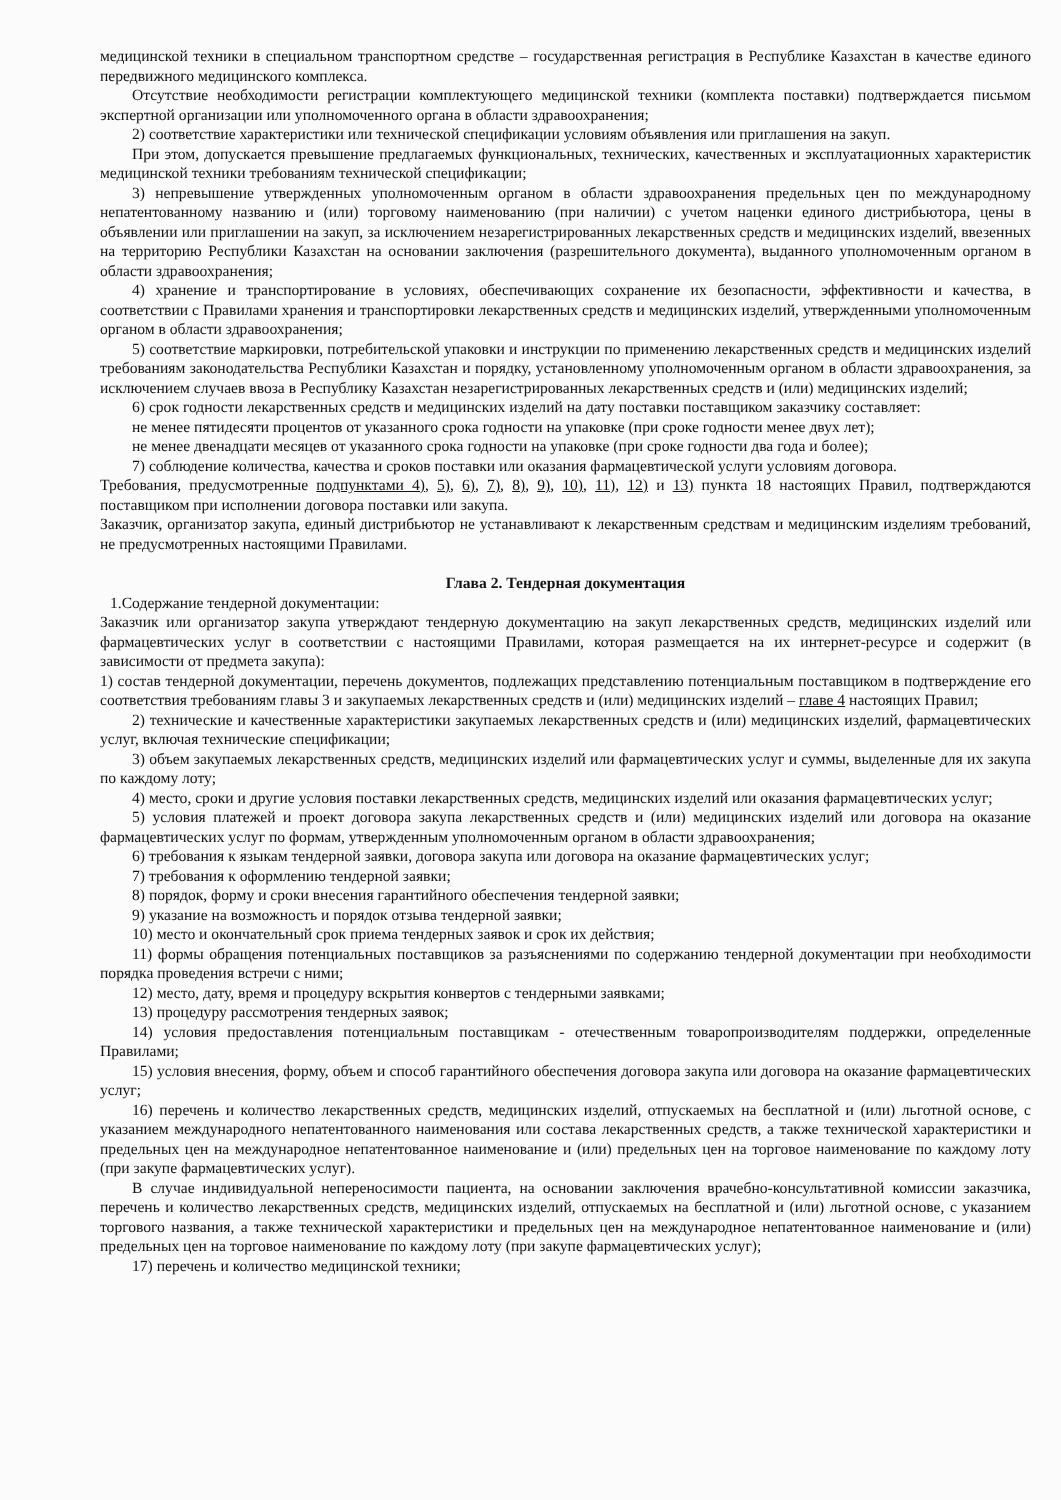медицинской техники в специальном транспортном средстве – государственная регистрация в Республике Казахстан в качестве единого передвижного медицинского комплекса.
Отсутствие необходимости регистрации комплектующего медицинской техники (комплекта поставки) подтверждается письмом экспертной организации или уполномоченного органа в области здравоохранения;
2) соответствие характеристики или технической спецификации условиям объявления или приглашения на закуп.
При этом, допускается превышение предлагаемых функциональных, технических, качественных и эксплуатационных характеристик медицинской техники требованиям технической спецификации;
3) непревышение утвержденных уполномоченным органом в области здравоохранения предельных цен по международному непатентованному названию и (или) торговому наименованию (при наличии) с учетом наценки единого дистрибьютора, цены в объявлении или приглашении на закуп, за исключением незарегистрированных лекарственных средств и медицинских изделий, ввезенных на территорию Республики Казахстан на основании заключения (разрешительного документа), выданного уполномоченным органом в области здравоохранения;
4) хранение и транспортирование в условиях, обеспечивающих сохранение их безопасности, эффективности и качества, в соответствии с Правилами хранения и транспортировки лекарственных средств и медицинских изделий, утвержденными уполномоченным органом в области здравоохранения;
5) соответствие маркировки, потребительской упаковки и инструкции по применению лекарственных средств и медицинских изделий требованиям законодательства Республики Казахстан и порядку, установленному уполномоченным органом в области здравоохранения, за исключением случаев ввоза в Республику Казахстан незарегистрированных лекарственных средств и (или) медицинских изделий;
6) срок годности лекарственных средств и медицинских изделий на дату поставки поставщиком заказчику составляет:
не менее пятидесяти процентов от указанного срока годности на упаковке (при сроке годности менее двух лет);
не менее двенадцати месяцев от указанного срока годности на упаковке (при сроке годности два года и более);
7) соблюдение количества, качества и сроков поставки или оказания фармацевтической услуги условиям договора.
Требования, предусмотренные подпунктами 4), 5), 6), 7), 8), 9), 10), 11), 12) и 13) пункта 18 настоящих Правил, подтверждаются поставщиком при исполнении договора поставки или закупа.
Заказчик, организатор закупа, единый дистрибьютор не устанавливают к лекарственным средствам и медицинским изделиям требований, не предусмотренных настоящими Правилами.
Глава 2. Тендерная документация
1.Содержание тендерной документации:
Заказчик или организатор закупа утверждают тендерную документацию на закуп лекарственных средств, медицинских изделий или фармацевтических услуг в соответствии с настоящими Правилами, которая размещается на их интернет-ресурсе и содержит (в зависимости от предмета закупа):
1) состав тендерной документации, перечень документов, подлежащих представлению потенциальным поставщиком в подтверждение его соответствия требованиям главы 3 и закупаемых лекарственных средств и (или) медицинских изделий – главе 4 настоящих Правил;
2) технические и качественные характеристики закупаемых лекарственных средств и (или) медицинских изделий, фармацевтических услуг, включая технические спецификации;
3) объем закупаемых лекарственных средств, медицинских изделий или фармацевтических услуг и суммы, выделенные для их закупа по каждому лоту;
4) место, сроки и другие условия поставки лекарственных средств, медицинских изделий или оказания фармацевтических услуг;
5) условия платежей и проект договора закупа лекарственных средств и (или) медицинских изделий или договора на оказание фармацевтических услуг по формам, утвержденным уполномоченным органом в области здравоохранения;
6) требования к языкам тендерной заявки, договора закупа или договора на оказание фармацевтических услуг;
7) требования к оформлению тендерной заявки;
8) порядок, форму и сроки внесения гарантийного обеспечения тендерной заявки;
9) указание на возможность и порядок отзыва тендерной заявки;
10) место и окончательный срок приема тендерных заявок и срок их действия;
11) формы обращения потенциальных поставщиков за разъяснениями по содержанию тендерной документации при необходимости порядка проведения встречи с ними;
12) место, дату, время и процедуру вскрытия конвертов с тендерными заявками;
13) процедуру рассмотрения тендерных заявок;
14) условия предоставления потенциальным поставщикам - отечественным товаропроизводителям поддержки, определенные Правилами;
15) условия внесения, форму, объем и способ гарантийного обеспечения договора закупа или договора на оказание фармацевтических услуг;
16) перечень и количество лекарственных средств, медицинских изделий, отпускаемых на бесплатной и (или) льготной основе, с указанием международного непатентованного наименования или состава лекарственных средств, а также технической характеристики и предельных цен на международное непатентованное наименование и (или) предельных цен на торговое наименование по каждому лоту (при закупе фармацевтических услуг).
В случае индивидуальной непереносимости пациента, на основании заключения врачебно-консультативной комиссии заказчика, перечень и количество лекарственных средств, медицинских изделий, отпускаемых на бесплатной и (или) льготной основе, с указанием торгового названия, а также технической характеристики и предельных цен на международное непатентованное наименование и (или) предельных цен на торговое наименование по каждому лоту (при закупе фармацевтических услуг);
17) перечень и количество медицинской техники;